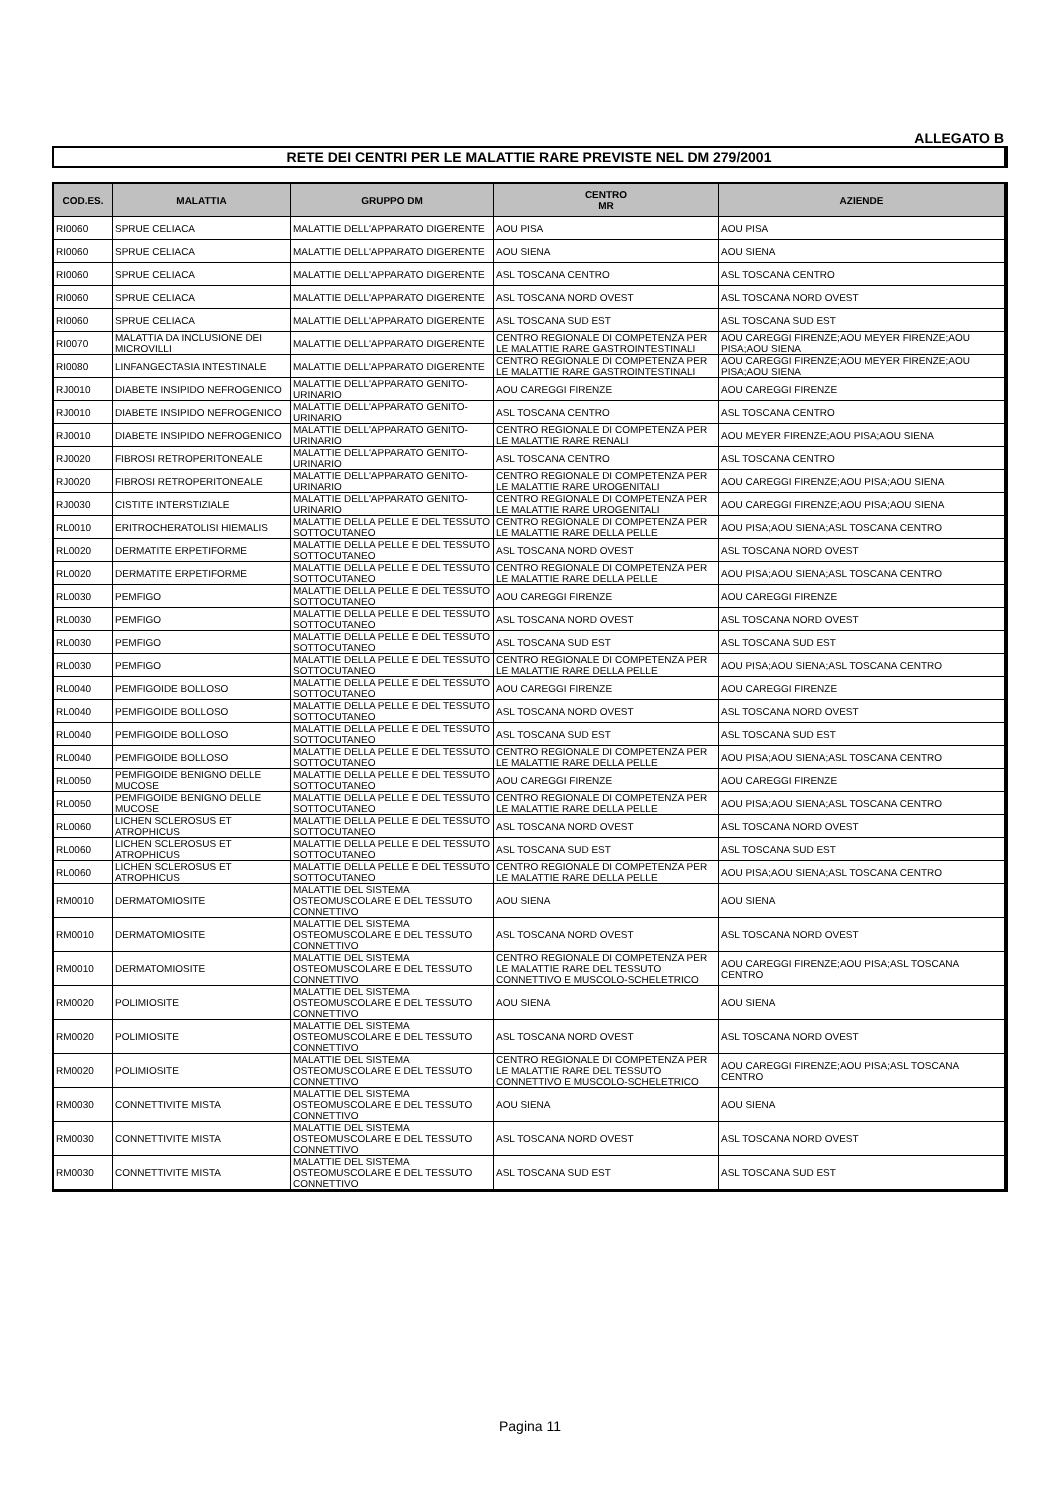ALLEGATO B
RETE DEI CENTRI PER LE MALATTIE RARE PREVISTE NEL DM 279/2001
| COD.ES. | MALATTIA | GRUPPO DM | CENTRO MR | AZIENDE |
| --- | --- | --- | --- | --- |
| RI0060 | SPRUE CELIACA | MALATTIE DELL'APPARATO DIGERENTE | AOU PISA | AOU PISA |
| RI0060 | SPRUE CELIACA | MALATTIE DELL'APPARATO DIGERENTE | AOU SIENA | AOU SIENA |
| RI0060 | SPRUE CELIACA | MALATTIE DELL'APPARATO DIGERENTE | ASL TOSCANA CENTRO | ASL TOSCANA CENTRO |
| RI0060 | SPRUE CELIACA | MALATTIE DELL'APPARATO DIGERENTE | ASL TOSCANA NORD OVEST | ASL TOSCANA NORD OVEST |
| RI0060 | SPRUE CELIACA | MALATTIE DELL'APPARATO DIGERENTE | ASL TOSCANA SUD EST | ASL TOSCANA SUD EST |
| RI0070 | MALATTIA DA INCLUSIONE DEI MICROVILLI | MALATTIE DELL'APPARATO DIGERENTE | CENTRO REGIONALE DI COMPETENZA PER LE MALATTIE RARE GASTROINTESTINALI | AOU CAREGGI FIRENZE;AOU MEYER FIRENZE;AOU PISA;AOU SIENA |
| RI0080 | LINFANGECTASIA INTESTINALE | MALATTIE DELL'APPARATO DIGERENTE | CENTRO REGIONALE DI COMPETENZA PER LE MALATTIE RARE GASTROINTESTINALI | AOU CAREGGI FIRENZE;AOU MEYER FIRENZE;AOU PISA;AOU SIENA |
| RJ0010 | DIABETE INSIPIDO NEFROGENICO | MALATTIE DELL'APPARATO GENITO-URINARIO | AOU CAREGGI FIRENZE | AOU CAREGGI FIRENZE |
| RJ0010 | DIABETE INSIPIDO NEFROGENICO | MALATTIE DELL'APPARATO GENITO-URINARIO | ASL TOSCANA CENTRO | ASL TOSCANA CENTRO |
| RJ0010 | DIABETE INSIPIDO NEFROGENICO | MALATTIE DELL'APPARATO GENITO-URINARIO | CENTRO REGIONALE DI COMPETENZA PER LE MALATTIE RARE RENALI | AOU MEYER FIRENZE;AOU PISA;AOU SIENA |
| RJ0020 | FIBROSI RETROPERITONEALE | MALATTIE DELL'APPARATO GENITO-URINARIO | ASL TOSCANA CENTRO | ASL TOSCANA CENTRO |
| RJ0020 | FIBROSI RETROPERITONEALE | MALATTIE DELL'APPARATO GENITO-URINARIO | CENTRO REGIONALE DI COMPETENZA PER LE MALATTIE RARE UROGENITALI | AOU CAREGGI FIRENZE;AOU PISA;AOU SIENA |
| RJ0030 | CISTITE INTERSTIZIALE | MALATTIE DELL'APPARATO GENITO-URINARIO | CENTRO REGIONALE DI COMPETENZA PER LE MALATTIE RARE UROGENITALI | AOU CAREGGI FIRENZE;AOU PISA;AOU SIENA |
| RL0010 | ERITROCHERATOLISI HIEMALIS | MALATTIE DELLA PELLE E DEL TESSUTO SOTTOCUTANEO | CENTRO REGIONALE DI COMPETENZA PER LE MALATTIE RARE DELLA PELLE | AOU PISA;AOU SIENA;ASL TOSCANA CENTRO |
| RL0020 | DERMATITE ERPETIFORME | MALATTIE DELLA PELLE E DEL TESSUTO SOTTOCUTANEO | ASL TOSCANA NORD OVEST | ASL TOSCANA NORD OVEST |
| RL0020 | DERMATITE ERPETIFORME | MALATTIE DELLA PELLE E DEL TESSUTO SOTTOCUTANEO | CENTRO REGIONALE DI COMPETENZA PER LE MALATTIE RARE DELLA PELLE | AOU PISA;AOU SIENA;ASL TOSCANA CENTRO |
| RL0030 | PEMFIGO | MALATTIE DELLA PELLE E DEL TESSUTO SOTTOCUTANEO | AOU CAREGGI FIRENZE | AOU CAREGGI FIRENZE |
| RL0030 | PEMFIGO | MALATTIE DELLA PELLE E DEL TESSUTO SOTTOCUTANEO | ASL TOSCANA NORD OVEST | ASL TOSCANA NORD OVEST |
| RL0030 | PEMFIGO | MALATTIE DELLA PELLE E DEL TESSUTO SOTTOCUTANEO | ASL TOSCANA SUD EST | ASL TOSCANA SUD EST |
| RL0030 | PEMFIGO | MALATTIE DELLA PELLE E DEL TESSUTO SOTTOCUTANEO | CENTRO REGIONALE DI COMPETENZA PER LE MALATTIE RARE DELLA PELLE | AOU PISA;AOU SIENA;ASL TOSCANA CENTRO |
| RL0040 | PEMFIGOIDE BOLLOSO | MALATTIE DELLA PELLE E DEL TESSUTO SOTTOCUTANEO | AOU CAREGGI FIRENZE | AOU CAREGGI FIRENZE |
| RL0040 | PEMFIGOIDE BOLLOSO | MALATTIE DELLA PELLE E DEL TESSUTO SOTTOCUTANEO | ASL TOSCANA NORD OVEST | ASL TOSCANA NORD OVEST |
| RL0040 | PEMFIGOIDE BOLLOSO | MALATTIE DELLA PELLE E DEL TESSUTO SOTTOCUTANEO | ASL TOSCANA SUD EST | ASL TOSCANA SUD EST |
| RL0040 | PEMFIGOIDE BOLLOSO | MALATTIE DELLA PELLE E DEL TESSUTO SOTTOCUTANEO | CENTRO REGIONALE DI COMPETENZA PER LE MALATTIE RARE DELLA PELLE | AOU PISA;AOU SIENA;ASL TOSCANA CENTRO |
| RL0050 | PEMFIGOIDE BENIGNO DELLE MUCOSE | MALATTIE DELLA PELLE E DEL TESSUTO SOTTOCUTANEO | AOU CAREGGI FIRENZE | AOU CAREGGI FIRENZE |
| RL0050 | PEMFIGOIDE BENIGNO DELLE MUCOSE | MALATTIE DELLA PELLE E DEL TESSUTO SOTTOCUTANEO | CENTRO REGIONALE DI COMPETENZA PER LE MALATTIE RARE DELLA PELLE | AOU PISA;AOU SIENA;ASL TOSCANA CENTRO |
| RL0060 | LICHEN SCLEROSUS ET ATROPHICUS | MALATTIE DELLA PELLE E DEL TESSUTO SOTTOCUTANEO | ASL TOSCANA NORD OVEST | ASL TOSCANA NORD OVEST |
| RL0060 | LICHEN SCLEROSUS ET ATROPHICUS | MALATTIE DELLA PELLE E DEL TESSUTO SOTTOCUTANEO | ASL TOSCANA SUD EST | ASL TOSCANA SUD EST |
| RL0060 | LICHEN SCLEROSUS ET ATROPHICUS | MALATTIE DELLA PELLE E DEL TESSUTO SOTTOCUTANEO | CENTRO REGIONALE DI COMPETENZA PER LE MALATTIE RARE DELLA PELLE | AOU PISA;AOU SIENA;ASL TOSCANA CENTRO |
| RM0010 | DERMATOMIOSITE | MALATTIE DEL SISTEMA OSTEOMUSCOLARE E DEL TESSUTO CONNETTIVO | AOU SIENA | AOU SIENA |
| RM0010 | DERMATOMIOSITE | MALATTIE DEL SISTEMA OSTEOMUSCOLARE E DEL TESSUTO CONNETTIVO | ASL TOSCANA NORD OVEST | ASL TOSCANA NORD OVEST |
| RM0010 | DERMATOMIOSITE | MALATTIE DEL SISTEMA OSTEOMUSCOLARE E DEL TESSUTO CONNETTIVO | CENTRO REGIONALE DI COMPETENZA PER LE MALATTIE RARE DEL TESSUTO CONNETTIVO E MUSCOLO-SCHELETRICO | AOU CAREGGI FIRENZE;AOU PISA;ASL TOSCANA CENTRO |
| RM0020 | POLIMIOSITE | MALATTIE DEL SISTEMA OSTEOMUSCOLARE E DEL TESSUTO CONNETTIVO | AOU SIENA | AOU SIENA |
| RM0020 | POLIMIOSITE | MALATTIE DEL SISTEMA OSTEOMUSCOLARE E DEL TESSUTO CONNETTIVO | ASL TOSCANA NORD OVEST | ASL TOSCANA NORD OVEST |
| RM0020 | POLIMIOSITE | MALATTIE DEL SISTEMA OSTEOMUSCOLARE E DEL TESSUTO CONNETTIVO | CENTRO REGIONALE DI COMPETENZA PER LE MALATTIE RARE DEL TESSUTO CONNETTIVO E MUSCOLO-SCHELETRICO | AOU CAREGGI FIRENZE;AOU PISA;ASL TOSCANA CENTRO |
| RM0030 | CONNETTIVITE MISTA | MALATTIE DEL SISTEMA OSTEOMUSCOLARE E DEL TESSUTO CONNETTIVO | AOU SIENA | AOU SIENA |
| RM0030 | CONNETTIVITE MISTA | MALATTIE DEL SISTEMA OSTEOMUSCOLARE E DEL TESSUTO CONNETTIVO | ASL TOSCANA NORD OVEST | ASL TOSCANA NORD OVEST |
| RM0030 | CONNETTIVITE MISTA | MALATTIE DEL SISTEMA OSTEOMUSCOLARE E DEL TESSUTO CONNETTIVO | ASL TOSCANA SUD EST | ASL TOSCANA SUD EST |
Pagina 11